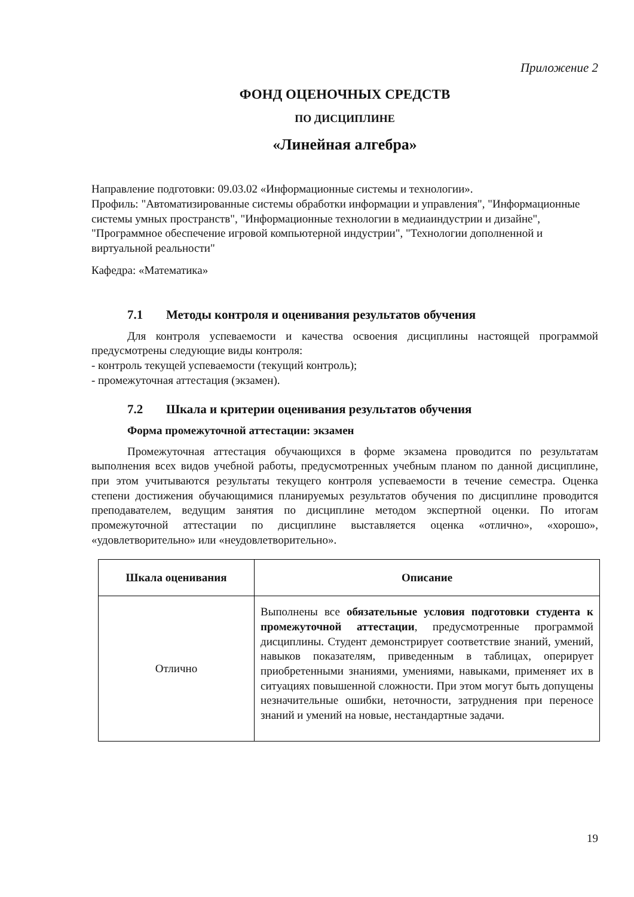Приложение 2
ФОНД ОЦЕНОЧНЫХ СРЕДСТВ
ПО ДИСЦИПЛИНЕ
«Линейная алгебра»
Направление подготовки: 09.03.02 «Информационные системы и технологии».
Профиль: "Автоматизированные системы обработки информации и управления", "Информационные системы умных пространств", "Информационные технологии в медиаиндустрии и дизайне", "Программное обеспечение игровой компьютерной индустрии", "Технологии дополненной и виртуальной реальности"
Кафедра: «Математика»
7.1 Методы контроля и оценивания результатов обучения
Для контроля успеваемости и качества освоения дисциплины настоящей программой предусмотрены следующие виды контроля:
- контроль текущей успеваемости (текущий контроль);
- промежуточная аттестация (экзамен).
7.2 Шкала и критерии оценивания результатов обучения
Форма промежуточной аттестации: экзамен
Промежуточная аттестация обучающихся в форме экзамена проводится по результатам выполнения всех видов учебной работы, предусмотренных учебным планом по данной дисциплине, при этом учитываются результаты текущего контроля успеваемости в течение семестра. Оценка степени достижения обучающимися планируемых результатов обучения по дисциплине проводится преподавателем, ведущим занятия по дисциплине методом экспертной оценки. По итогам промежуточной аттестации по дисциплине выставляется оценка «отлично», «хорошо», «удовлетворительно» или «неудовлетворительно».
| Шкала оценивания | Описание |
| --- | --- |
| Отлично | Выполнены все обязательные условия подготовки студента к промежуточной аттестации , предусмотренные программой дисциплины. Студент демонстрирует соответствие знаний, умений, навыков показателям, приведенным в таблицах, оперирует приобретенными знаниями, умениями, навыками, применяет их в ситуациях повышенной сложности. При этом могут быть допущены незначительные ошибки, неточности, затруднения при переносе знаний и умений на новые, нестандартные задачи. |
19